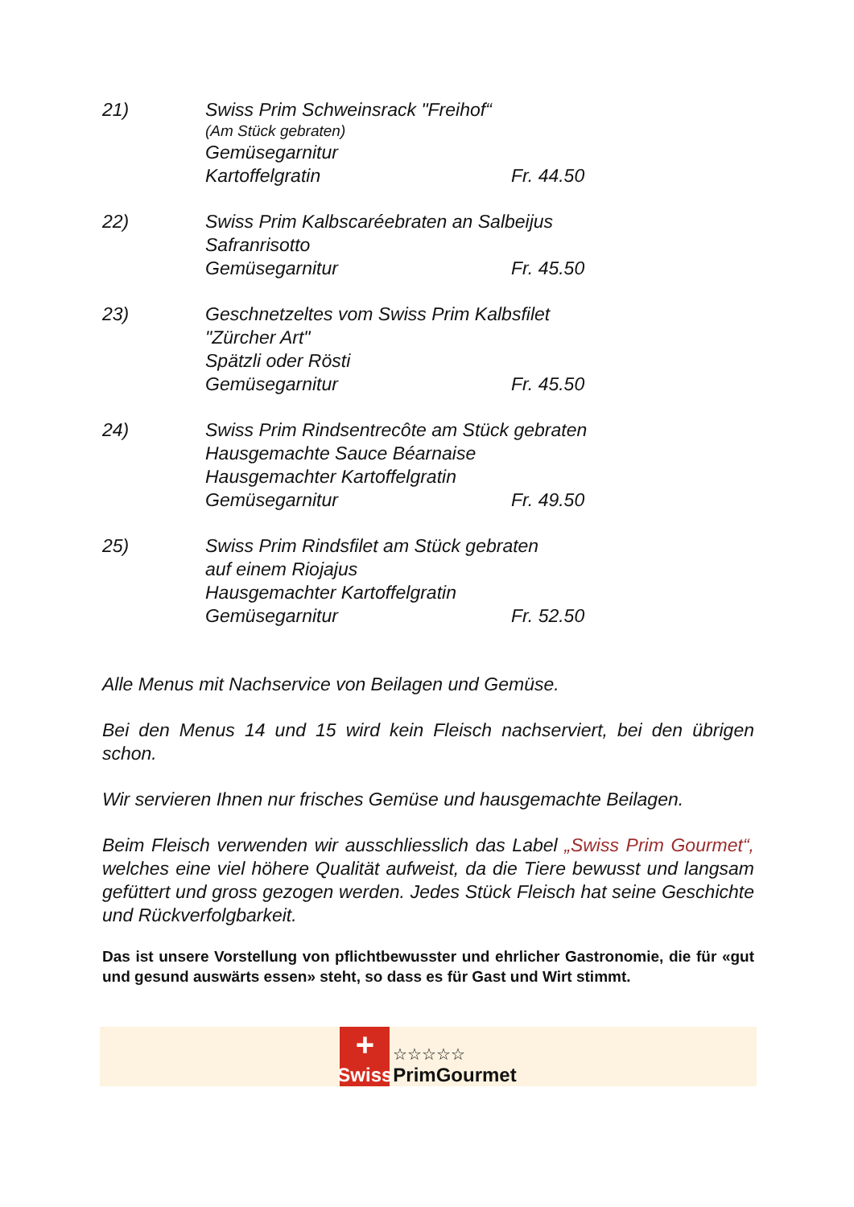21) Swiss Prim Schweinsrack "Freihof“
(Am Stück gebraten)
Gemüsegarnitur
Kartoffelgratin Fr. 44.50
22) Swiss Prim Kalbscaréebraten an Salbeijus
Safranrisotto
Gemüsegarnitur Fr. 45.50
23) Geschnetzeltes vom Swiss Prim Kalbsfilet
"Zürcher Art"
Spätzli oder Rösti
Gemüsegarnitur Fr. 45.50
24) Swiss Prim Rindsentrecôte am Stück gebraten
Hausgemachte Sauce Béarnaise
Hausgemachter Kartoffelgratin
Gemüsegarnitur Fr. 49.50
25) Swiss Prim Rindsfilet am Stück gebraten
auf einem Riojajus
Hausgemachter Kartoffelgratin
Gemüsegarnitur Fr. 52.50
Alle Menus mit Nachservice von Beilagen und Gemüse.
Bei den Menus 14 und 15 wird kein Fleisch nachserviert, bei den übrigen schon.
Wir servieren Ihnen nur frisches Gemüse und hausgemachte Beilagen.
Beim Fleisch verwenden wir ausschliesslich das Label „Swiss Prim Gourmet“, welches eine viel höhere Qualität aufweist, da die Tiere bewusst und langsam gefüttert und gross gezogen werden. Jedes Stück Fleisch hat seine Geschichte und Rückverfolgbarkeit.
Das ist unsere Vorstellung von pflichtbewusster und ehrlicher Gastronomie, die für «gut und gesund auswärts essen» steht, so dass es für Gast und Wirt stimmt.
+
Swiss
☆☆☆☆☆
PrimGourmet